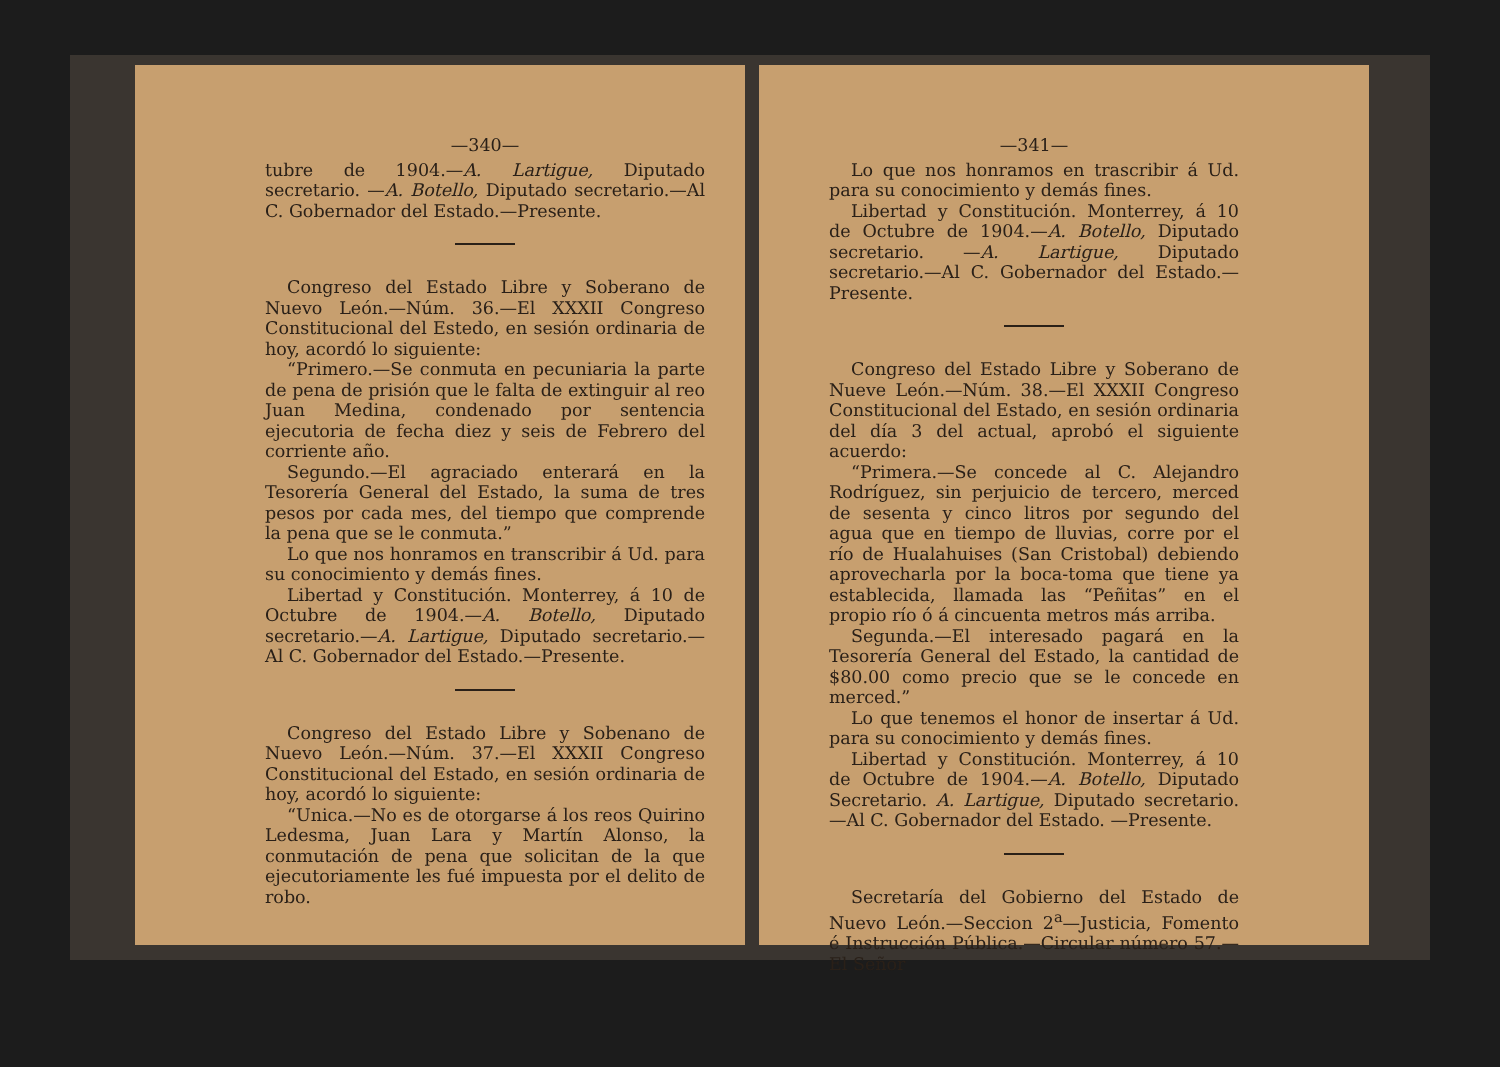—340—
tubre de 1904.—A. Lartigue, Diputado secretario. —A. Botello, Diputado secretario.—Al C. Gobernador del Estado.—Presente.
Congreso del Estado Libre y Soberano de Nuevo León.—Núm. 36.—El XXXII Congreso Constitucional del Estedo, en sesión ordinaria de hoy, acordó lo siguiente:
“Primero.—Se conmuta en pecuniaria la parte de pena de prisión que le falta de extinguir al reo Juan Medina, condenado por sentencia ejecutoria de fecha diez y seis de Febrero del corriente año.
Segundo.—El agraciado enterará en la Tesorería General del Estado, la suma de tres pesos por cada mes, del tiempo que comprende la pena que se le conmuta.”
Lo que nos honramos en transcribir á Ud. para su conocimiento y demás fines.
Libertad y Constitución. Monterrey, á 10 de Octubre de 1904.—A. Botello, Diputado secretario.—A. Lartigue, Diputado secretario.—Al C. Gobernador del Estado.—Presente.
Congreso del Estado Libre y Sobenano de Nuevo León.—Núm. 37.—El XXXII Congreso Constitucional del Estado, en sesión ordinaria de hoy, acordó lo siguiente:
“Unica.—No es de otorgarse á los reos Quirino Ledesma, Juan Lara y Martín Alonso, la conmutación de pena que solicitan de la que ejecutoriamente les fué impuesta por el delito de robo.
—341—
Lo que nos honramos en trascribir á Ud. para su conocimiento y demás fines.
Libertad y Constitución. Monterrey, á 10 de Octubre de 1904.—A. Botello, Diputado secretario. —A. Lartigue, Diputado secretario.—Al C. Gobernador del Estado.—Presente.
Congreso del Estado Libre y Soberano de Nueve León.—Núm. 38.—El XXXII Congreso Constitucional del Estado, en sesión ordinaria del día 3 del actual, aprobó el siguiente acuerdo:
“Primera.—Se concede al C. Alejandro Rodríguez, sin perjuicio de tercero, merced de sesenta y cinco litros por segundo del agua que en tiempo de lluvias, corre por el río de Hualahuises (San Cristobal) debiendo aprovecharla por la boca-toma que tiene ya establecida, llamada las “Peñitas” en el propio río ó á cincuenta metros más arriba.
Segunda.—El interesado pagará en la Tesorería General del Estado, la cantidad de $80.00 como precio que se le concede en merced.”
Lo que tenemos el honor de insertar á Ud. para su conocimiento y demás fines.
Libertad y Constitución. Monterrey, á 10 de Octubre de 1904.—A. Botello, Diputado Secretario. A. Lartigue, Diputado secretario.—Al C. Gobernador del Estado. —Presente.
Secretaría del Gobierno del Estado de Nuevo León.—Seccion 2<sup>a</sup>—Justicia, Fomento é Instrucción Pública.—Circular número 57.—El Señor